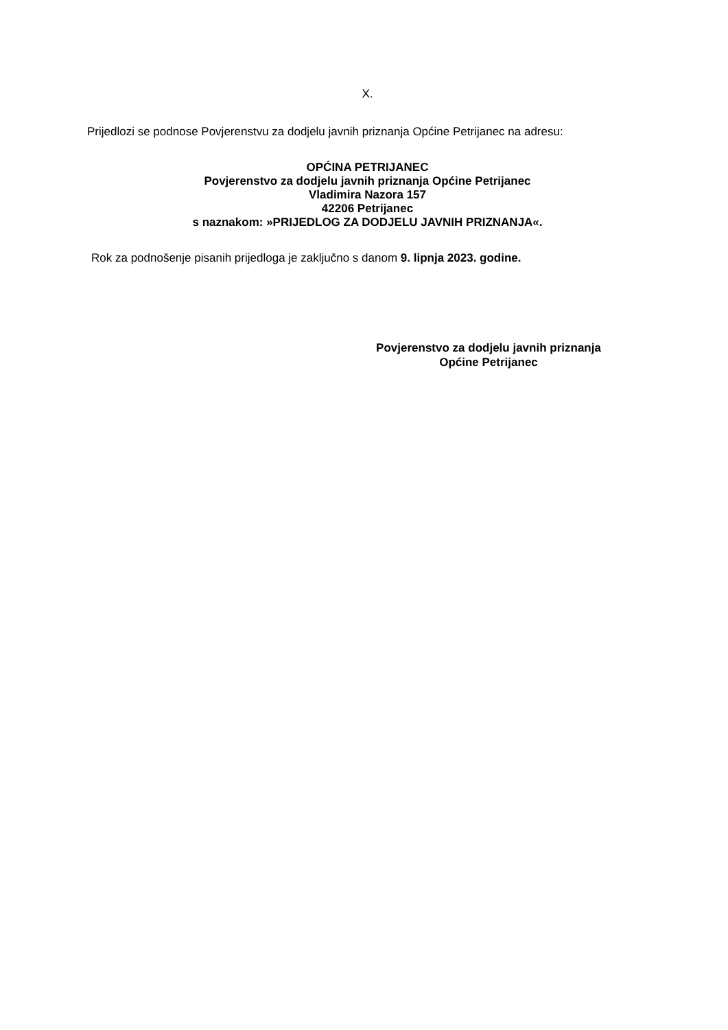X.
Prijedlozi se podnose Povjerenstvu za dodjelu javnih priznanja Općine Petrijanec na adresu:
OPĆINA PETRIJANEC
Povjerenstvo za dodjelu javnih priznanja Općine Petrijanec
Vladimira Nazora 157
42206 Petrijanec
s naznakom: »PRIJEDLOG ZA DODJELU JAVNIH PRIZNANJA«.
Rok za podnošenje pisanih prijedloga je zaključno s danom 9. lipnja 2023. godine.
Povjerenstvo za dodjelu javnih priznanja
Općine Petrijanec